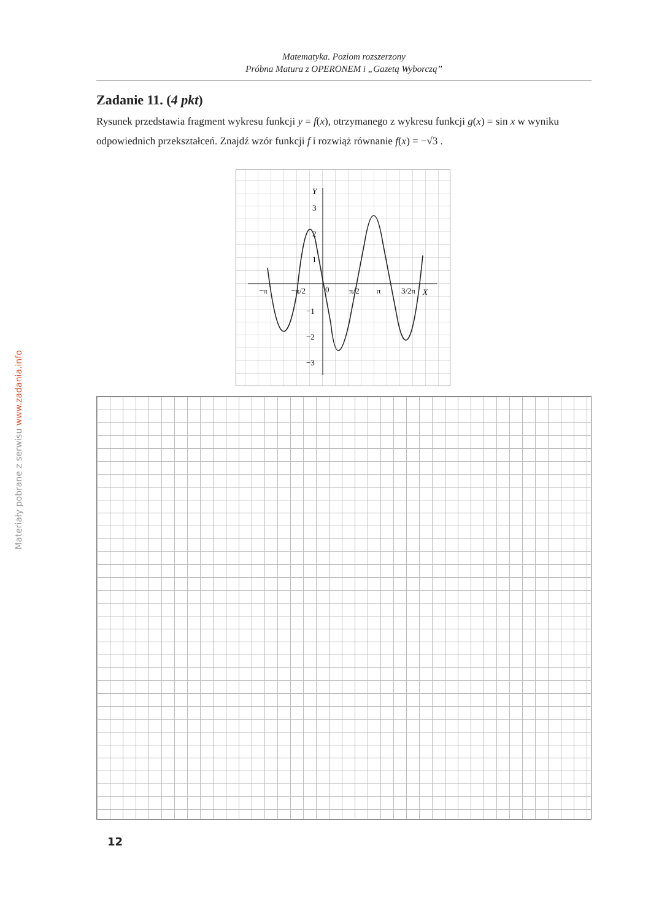Matematyka. Poziom rozszerzony
Próbna Matura z OPERONEM i „Gazetą Wyborczą”
Materiały pobrane z serwisu www.zadania.info
Zadanie 11. (4 pkt)
Rysunek przedstawia fragment wykresu funkcji y = f(x), otrzymanego z wykresu funkcji g(x) = sin x w wyniku odpowiednich przekształceń. Znajdź wzór funkcji f i rozwiąż równanie f(x) = −√3 .
Y
3
2
1
−1
−2
−3
−π
−π/2
0
π/2
π
3/2π
X
12